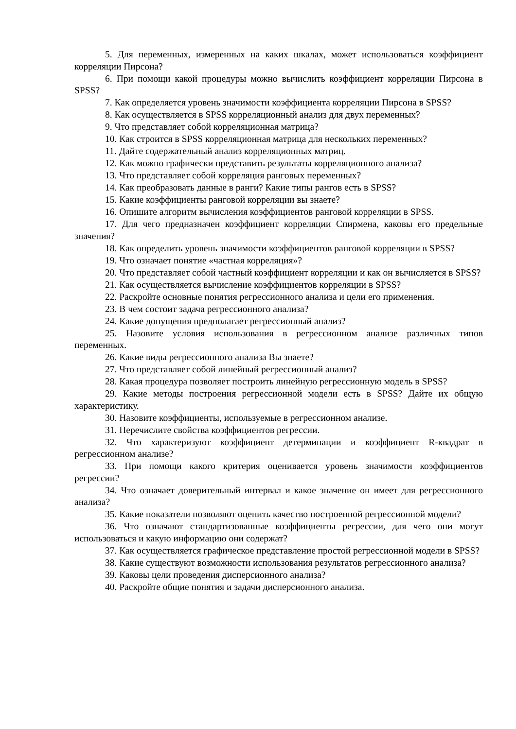5. Для переменных, измеренных на каких шкалах, может использоваться коэффициент корреляции Пирсона?
6. При помощи какой процедуры можно вычислить коэффициент корреляции Пирсона в SPSS?
7. Как определяется уровень значимости коэффициента корреляции Пирсона в SPSS?
8. Как осуществляется в SPSS корреляционный анализ для двух переменных?
9. Что представляет собой корреляционная матрица?
10. Как строится в SPSS корреляционная матрица для нескольких переменных?
11. Дайте содержательный анализ корреляционных матриц.
12. Как можно графически представить результаты корреляционного анализа?
13. Что представляет собой корреляция ранговых переменных?
14. Как преобразовать данные в ранги? Какие типы рангов есть в SPSS?
15. Какие коэффициенты ранговой корреляции вы знаете?
16. Опишите алгоритм вычисления коэффициентов ранговой корреляции в SPSS.
17. Для чего предназначен коэффициент корреляции Спирмена, каковы его предельные значения?
18. Как определить уровень значимости коэффициентов ранговой корреляции в SPSS?
19. Что означает понятие «частная корреляция»?
20. Что представляет собой частный коэффициент корреляции и как он вычисляется в SPSS?
21. Как осуществляется вычисление коэффициентов корреляции в SPSS?
22. Раскройте основные понятия регрессионного анализа и цели его применения.
23. В чем состоит задача регрессионного анализа?
24. Какие допущения предполагает регрессионный анализ?
25. Назовите условия использования в регрессионном анализе различных типов переменных.
26. Какие виды регрессионного анализа Вы знаете?
27. Что представляет собой линейный регрессионный анализ?
28. Какая процедура позволяет построить линейную регрессионную модель в SPSS?
29. Какие методы построения регрессионной модели есть в SPSS? Дайте их общую характеристику.
30. Назовите коэффициенты, используемые в регрессионном анализе.
31. Перечислите свойства коэффициентов регрессии.
32. Что характеризуют коэффициент детерминации и коэффициент R-квадрат в регрессионном анализе?
33. При помощи какого критерия оценивается уровень значимости коэффициентов регрессии?
34. Что означает доверительный интервал и какое значение он имеет для регрессионного анализа?
35. Какие показатели позволяют оценить качество построенной регрессионной модели?
36. Что означают стандартизованные коэффициенты регрессии, для чего они могут использоваться и какую информацию они содержат?
37. Как осуществляется графическое представление простой регрессионной модели в SPSS?
38. Какие существуют возможности использования результатов регрессионного анализа?
39. Каковы цели проведения дисперсионного анализа?
40. Раскройте общие понятия и задачи дисперсионного анализа.